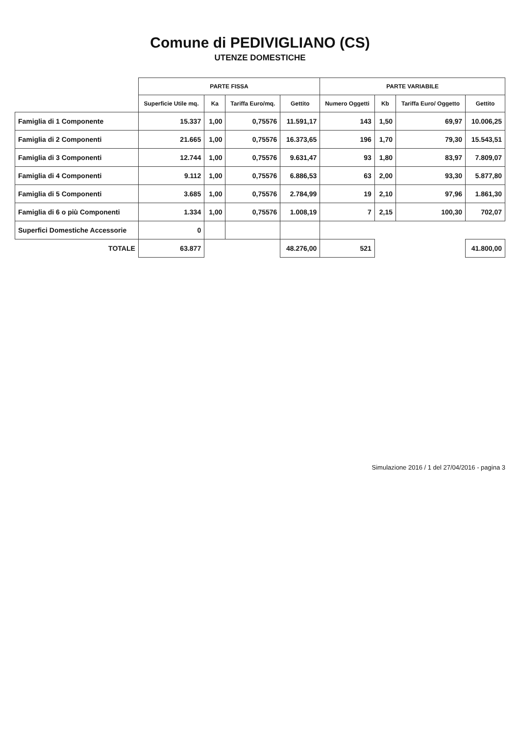Comune di PEDIVIGLIANO (CS)
UTENZE DOMESTICHE
| | PARTE FISSA | | | | PARTE VARIABILE | | | |
| --- | --- | --- | --- | --- | --- | --- | --- | --- |
| | Superficie Utile mq. | Ka | Tariffa Euro/mq. | Gettito | Numero Oggetti | Kb | Tariffa Euro/ Oggetto | Gettito |
| Famiglia di 1 Componente | 15.337 | 1,00 | 0,75576 | 11.591,17 | 143 | 1,50 | 69,97 | 10.006,25 |
| Famiglia di 2 Componenti | 21.665 | 1,00 | 0,75576 | 16.373,65 | 196 | 1,70 | 79,30 | 15.543,51 |
| Famiglia di 3 Componenti | 12.744 | 1,00 | 0,75576 | 9.631,47 | 93 | 1,80 | 83,97 | 7.809,07 |
| Famiglia di 4 Componenti | 9.112 | 1,00 | 0,75576 | 6.886,53 | 63 | 2,00 | 93,30 | 5.877,80 |
| Famiglia di 5 Componenti | 3.685 | 1,00 | 0,75576 | 2.784,99 | 19 | 2,10 | 97,96 | 1.861,30 |
| Famiglia di 6 o più Componenti | 1.334 | 1,00 | 0,75576 | 1.008,19 | 7 | 2,15 | 100,30 | 702,07 |
| Superfici Domestiche Accessorie | 0 | | | | | | | |
| TOTALE | 63.877 | | | 48.276,00 | 521 | | | 41.800,00 |
Simulazione 2016 / 1 del 27/04/2016 - pagina 3